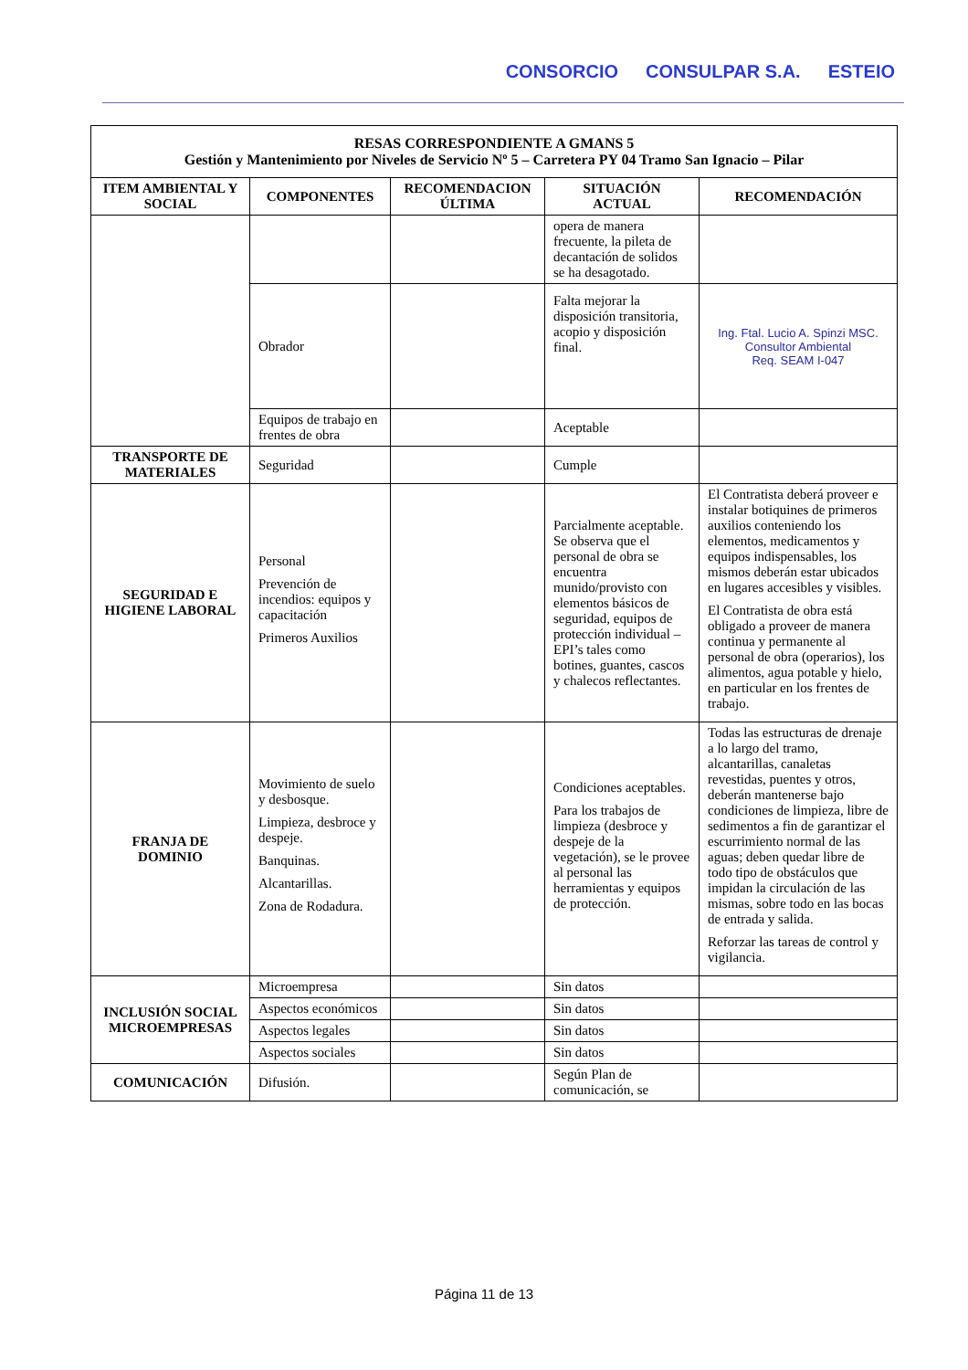CONSORCIO CONSULPAR S.A. ESTEIO
| RESAS CORRESPONDIENTE A GMANS 5 Gestión y Mantenimiento por Niveles de Servicio Nº 5 – Carretera PY 04 Tramo San Ignacio – Pilar | | | | |
| --- | --- | --- | --- | --- |
| ITEM AMBIENTAL Y SOCIAL | COMPONENTES | RECOMENDACION ÚLTIMA | SITUACIÓN ACTUAL | RECOMENDACIÓN |
| | | | opera de manera frecuente, la pileta de decantación de solidos se ha desagotado. | |
| | Obrador | | Falta mejorar la disposición transitoria, acopio y disposición final. | Ing. Ftal. Lucio A. Spinzi MSC. Consultor Ambiental Req. SEAM I-047 |
| | Equipos de trabajo en frentes de obra | | Aceptable | |
| TRANSPORTE DE MATERIALES | Seguridad | | Cumple | |
| SEGURIDAD E HIGIENE LABORAL | Personal Prevención de incendios: equipos y capacitación Primeros Auxilios | | Parcialmente aceptable. Se observa que el personal de obra se encuentra munido/provisto con elementos básicos de seguridad, equipos de protección individual – EPI’s tales como botines, guantes, cascos y chalecos reflectantes. | El Contratista deberá proveer e instalar botiquines de primeros auxilios conteniendo los elementos, medicamentos y equipos indispensables, los mismos deberán estar ubicados en lugares accesibles y visibles. El Contratista de obra está obligado a proveer de manera continua y permanente al personal de obra (operarios), los alimentos, agua potable y hielo, en particular en los frentes de trabajo. |
| FRANJA DE DOMINIO | Movimiento de suelo y desbosque. Limpieza, desbroce y despeje. Banquinas. Alcantarillas. Zona de Rodadura. | | Condiciones aceptables. Para los trabajos de limpieza (desbroce y despeje de la vegetación), se le provee al personal las herramientas y equipos de protección. | Todas las estructuras de drenaje a lo largo del tramo, alcantarillas, canaletas revestidas, puentes y otros, deberán mantenerse bajo condiciones de limpieza, libre de sedimentos a fin de garantizar el escurrimiento normal de las aguas; deben quedar libre de todo tipo de obstáculos que impidan la circulación de las mismas, sobre todo en las bocas de entrada y salida. Reforzar las tareas de control y vigilancia. |
| INCLUSIÓN SOCIAL MICROEMPRESAS | Microempresa | | Sin datos | |
| | Aspectos económicos | | Sin datos | |
| | Aspectos legales | | Sin datos | |
| | Aspectos sociales | | Sin datos | |
| COMUNICACIÓN | Difusión. | | Según Plan de comunicación, se | |
Página 11 de 13